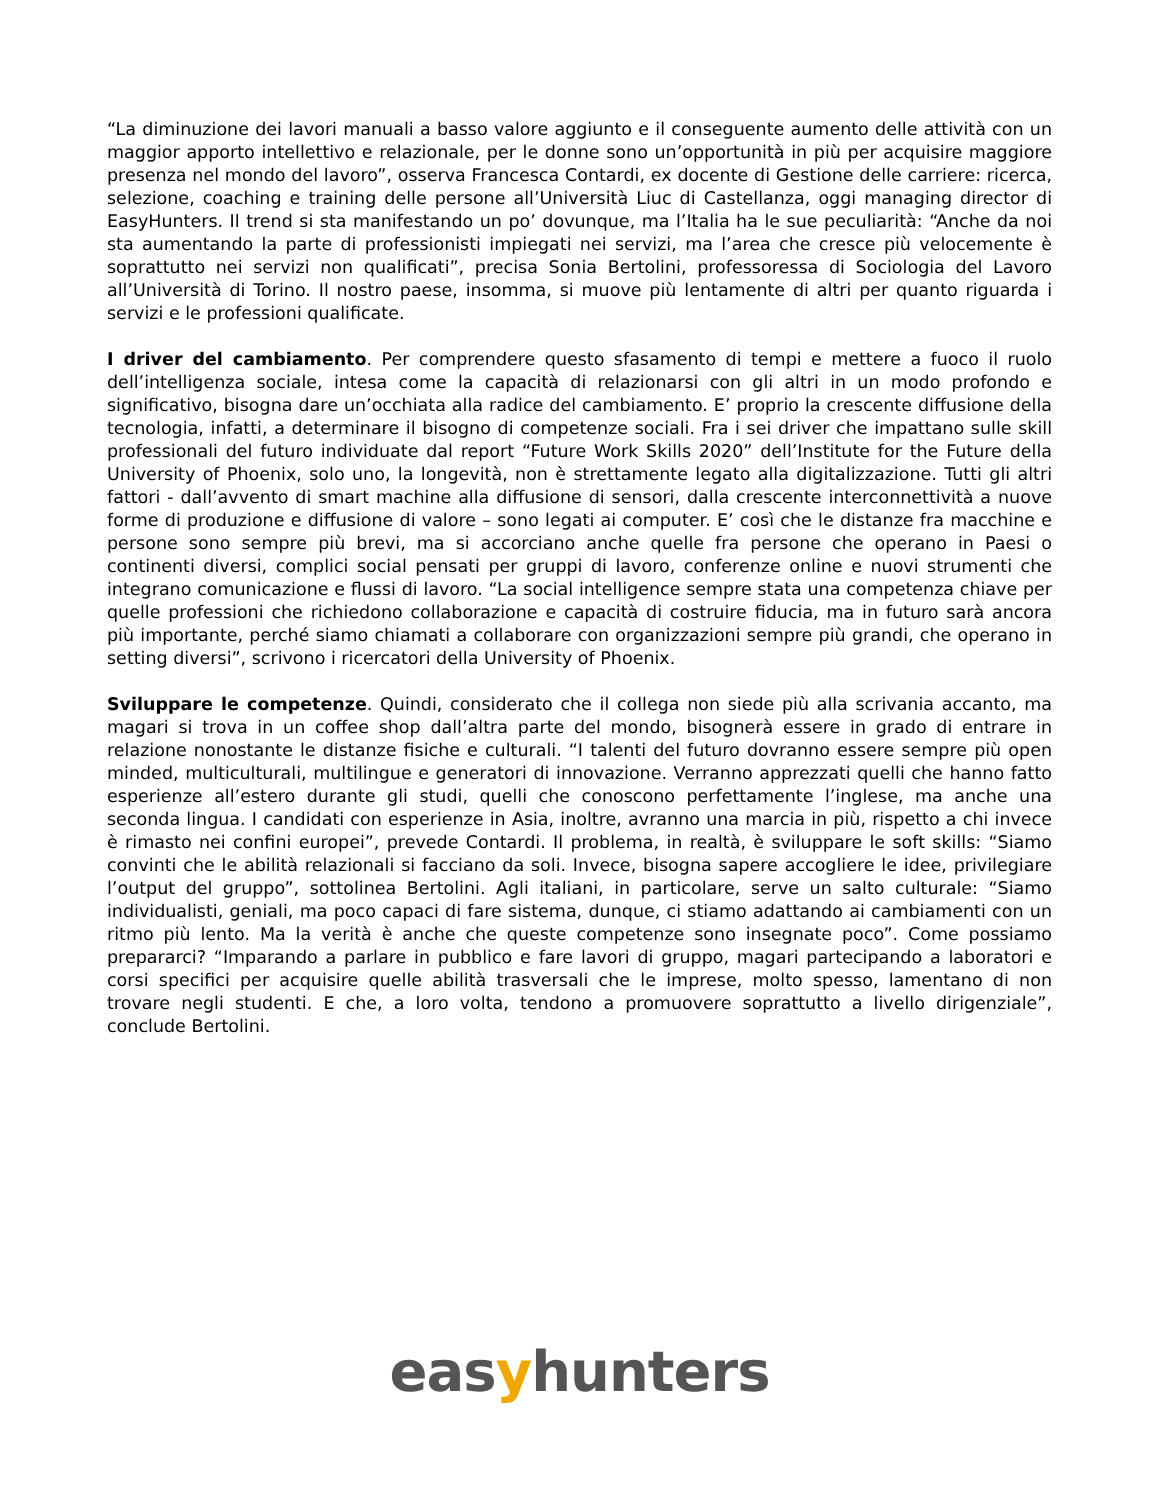“La diminuzione dei lavori manuali a basso valore aggiunto e il conseguente aumento delle attività con un maggior apporto intellettivo e relazionale, per le donne sono un’opportunità in più per acquisire maggiore presenza nel mondo del lavoro”, osserva Francesca Contardi, ex docente di Gestione delle carriere: ricerca, selezione, coaching e training delle persone all’Università Liuc di Castellanza, oggi managing director di EasyHunters. Il trend si sta manifestando un po’ dovunque, ma l’Italia ha le sue peculiarità: “Anche da noi sta aumentando la parte di professionisti impiegati nei servizi, ma l’area che cresce più velocemente è soprattutto nei servizi non qualificati”, precisa Sonia Bertolini, professoressa di Sociologia del Lavoro all’Università di Torino. Il nostro paese, insomma, si muove più lentamente di altri per quanto riguarda i servizi e le professioni qualificate.
I driver del cambiamento. Per comprendere questo sfasamento di tempi e mettere a fuoco il ruolo dell’intelligenza sociale, intesa come la capacità di relazionarsi con gli altri in un modo profondo e significativo, bisogna dare un’occhiata alla radice del cambiamento. E’ proprio la crescente diffusione della tecnologia, infatti, a determinare il bisogno di competenze sociali. Fra i sei driver che impattano sulle skill professionali del futuro individuate dal report “Future Work Skills 2020” dell’Institute for the Future della University of Phoenix, solo uno, la longevità, non è strettamente legato alla digitalizzazione. Tutti gli altri fattori - dall’avvento di smart machine alla diffusione di sensori, dalla crescente interconnettività a nuove forme di produzione e diffusione di valore – sono legati ai computer. E’ così che le distanze fra macchine e persone sono sempre più brevi, ma si accorciano anche quelle fra persone che operano in Paesi o continenti diversi, complici social pensati per gruppi di lavoro, conferenze online e nuovi strumenti che integrano comunicazione e flussi di lavoro. “La social intelligence sempre stata una competenza chiave per quelle professioni che richiedono collaborazione e capacità di costruire fiducia, ma in futuro sarà ancora più importante, perché siamo chiamati a collaborare con organizzazioni sempre più grandi, che operano in setting diversi”, scrivono i ricercatori della University of Phoenix.
Sviluppare le competenze. Quindi, considerato che il collega non siede più alla scrivania accanto, ma magari si trova in un coffee shop dall’altra parte del mondo, bisognerà essere in grado di entrare in relazione nonostante le distanze fisiche e culturali. “I talenti del futuro dovranno essere sempre più open minded, multiculturali, multilingue e generatori di innovazione. Verranno apprezzati quelli che hanno fatto esperienze all’estero durante gli studi, quelli che conoscono perfettamente l’inglese, ma anche una seconda lingua. I candidati con esperienze in Asia, inoltre, avranno una marcia in più, rispetto a chi invece è rimasto nei confini europei”, prevede Contardi. Il problema, in realtà, è sviluppare le soft skills: “Siamo convinti che le abilità relazionali si facciano da soli. Invece, bisogna sapere accogliere le idee, privilegiare l’output del gruppo”, sottolinea Bertolini. Agli italiani, in particolare, serve un salto culturale: “Siamo individualisti, geniali, ma poco capaci di fare sistema, dunque, ci stiamo adattando ai cambiamenti con un ritmo più lento. Ma la verità è anche che queste competenze sono insegnate poco”. Come possiamo prepararci? “Imparando a parlare in pubblico e fare lavori di gruppo, magari partecipando a laboratori e corsi specifici per acquisire quelle abilità trasversali che le imprese, molto spesso, lamentano di non trovare negli studenti. E che, a loro volta, tendono a promuovere soprattutto a livello dirigenziale”, conclude Bertolini.
easyhunters